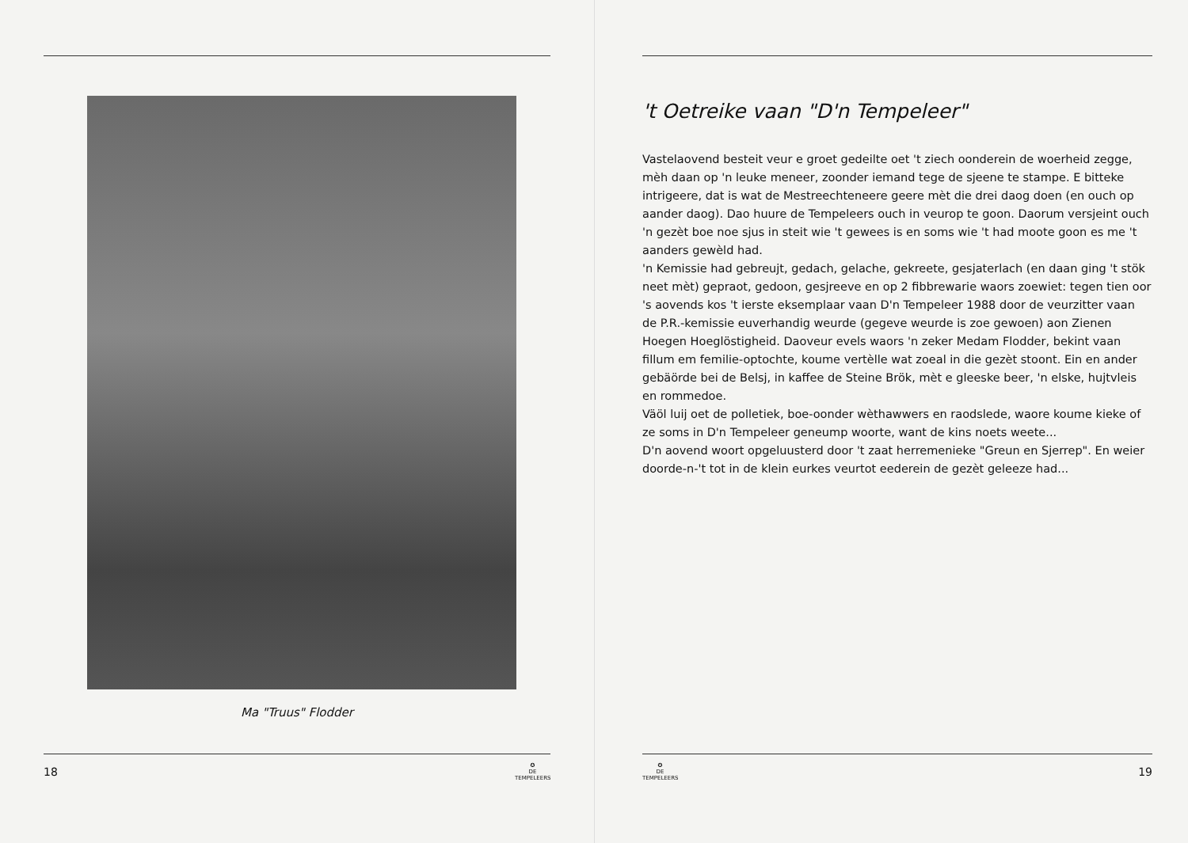Ma "Truus" Flodder
18 ✪
DE TEMPELEERS
't Oetreike vaan "D'n Tempeleer"
Vastelaovend besteit veur e groet gedeilte oet 't ziech oonderein de woerheid zegge, mèh daan op 'n leuke meneer, zoonder iemand tege de sjeene te stampe. E bitteke intrigeere, dat is wat de Mestreechteneere geere mèt die drei daog doen (en ouch op aander daog). Dao huure de Tempeleers ouch in veurop te goon. Daorum versjeint ouch 'n gezèt boe noe sjus in steit wie 't gewees is en soms wie 't had moote goon es me 't aanders gewèld had.
'n Kemissie had gebreujt, gedach, gelache, gekreete, gesjaterlach (en daan ging 't stök neet mèt) gepraot, gedoon, gesjreeve en op 2 fibbrewarie waors zoewiet: tegen tien oor 's aovends kos 't ierste eksemplaar vaan D'n Tempeleer 1988 door de veurzitter vaan de P.R.-kemissie euverhandig weurde (gegeve weurde is zoe gewoen) aon Zienen Hoegen Hoeglöstigheid. Daoveur evels waors 'n zeker Medam Flodder, bekint vaan fillum em femilie-optochte, koume vertèlle wat zoeal in die gezèt stoont. Ein en ander gebäörde bei de Belsj, in kaffee de Steine Brök, mèt e gleeske beer, 'n elske, hujtvleis en rommedoe.
Väöl luij oet de polletiek, boe-oonder wèthawwers en raodslede, waore koume kieke of ze soms in D'n Tempeleer geneump woorte, want de kins noets weete...
D'n aovend woort opgeluusterd door 't zaat herremenieke "Greun en Sjerrep". En weier doorde-n-'t tot in de klein eurkes veurtot eederein de gezèt geleeze had...
✪
DE TEMPELEERS 19